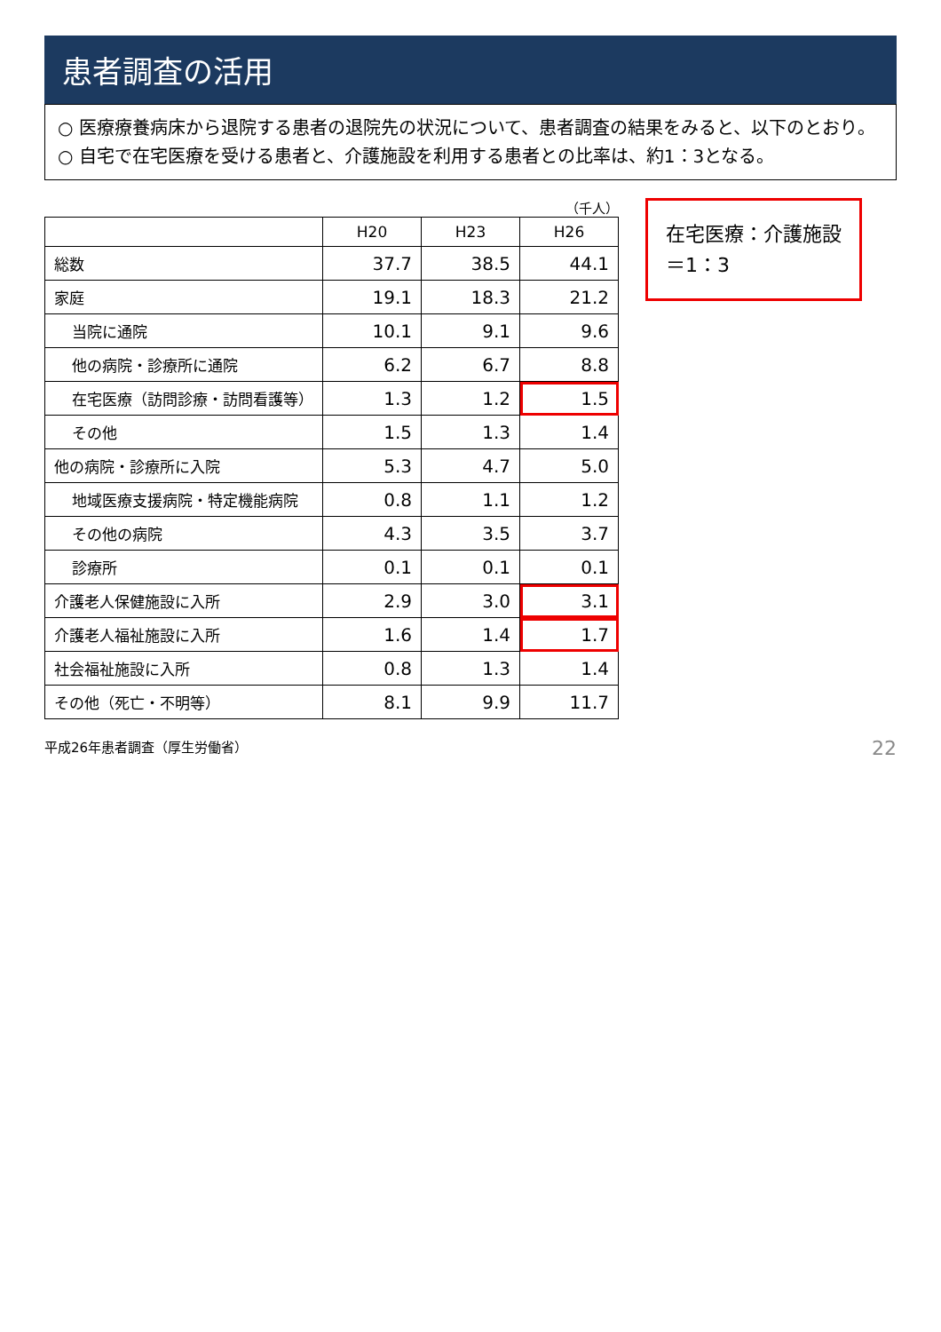患者調査の活用
○ 医療療養病床から退院する患者の退院先の状況について、患者調査の結果をみると、以下のとおり。
○ 自宅で在宅医療を受ける患者と、介護施設を利用する患者との比率は、約1：3となる。
（千人）
| | H20 | H23 | H26 |
| --- | --- | --- | --- |
| 総数 | 37.7 | 38.5 | 44.1 |
| 家庭 | 19.1 | 18.3 | 21.2 |
| 当院に通院 | 10.1 | 9.1 | 9.6 |
| 他の病院・診療所に通院 | 6.2 | 6.7 | 8.8 |
| 在宅医療（訪問診療・訪問看護等） | 1.3 | 1.2 | 1.5 |
| その他 | 1.5 | 1.3 | 1.4 |
| 他の病院・診療所に入院 | 5.3 | 4.7 | 5.0 |
| 地域医療支援病院・特定機能病院 | 0.8 | 1.1 | 1.2 |
| その他の病院 | 4.3 | 3.5 | 3.7 |
| 診療所 | 0.1 | 0.1 | 0.1 |
| 介護老人保健施設に入所 | 2.9 | 3.0 | 3.1 |
| 介護老人福祉施設に入所 | 1.6 | 1.4 | 1.7 |
| 社会福祉施設に入所 | 0.8 | 1.3 | 1.4 |
| その他（死亡・不明等） | 8.1 | 9.9 | 11.7 |
在宅医療：介護施設
＝1：3
平成26年患者調査（厚生労働省） 22